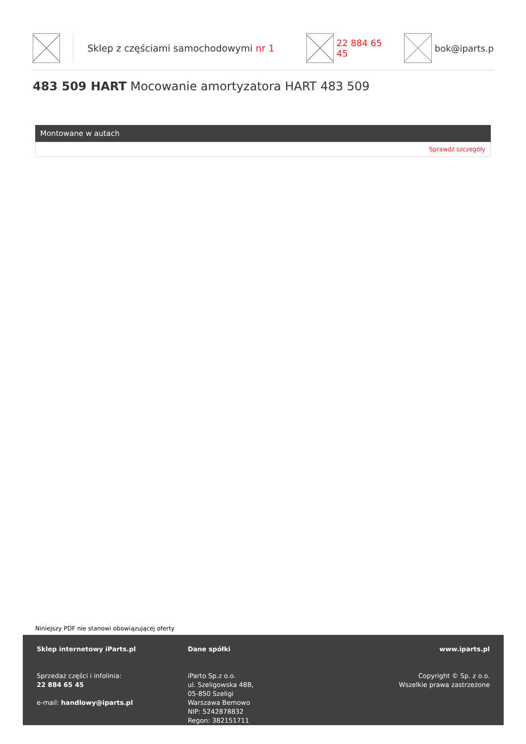Sklep z częściami samochodowymi nr 1 22 884 65 45 bok@iparts.p
483 509 HART Mocowanie amortyzatora HART 483 509
Montowane w autach
Sprawdź szczegóły
Niniejszy PDF nie stanowi obowiązującej oferty
Sklep internetowy iParts.pl
Sprzedaż części i infolinia:
22 884 65 45
e-mail: handlowy@iparts.pl
Dane spółki
iParto Sp.z o.o.
ul. Szeligowska 48B,
05-850 Szeligi
Warszawa Bemowo
NIP: 5242878832
Regon: 382151711
www.iparts.pl
Copyright © Sp. z o.o.
Wszelkie prawa zastrzeżone